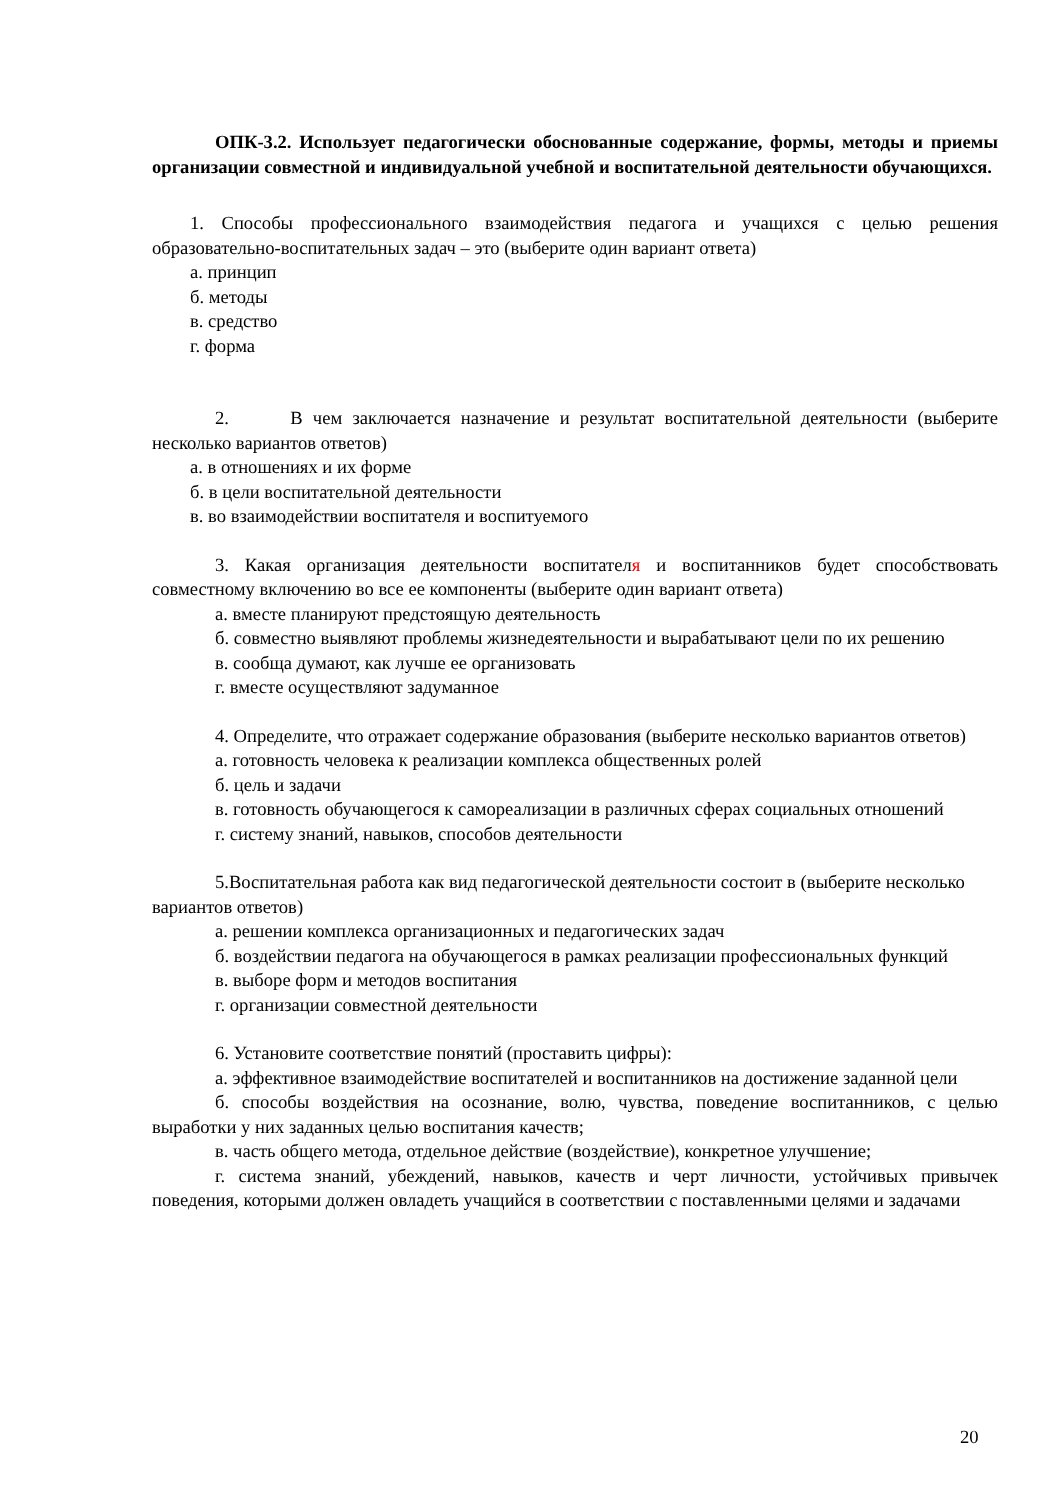ОПК-3.2. Использует педагогически обоснованные содержание, формы, методы и приемы организации совместной и индивидуальной учебной и воспитательной деятельности обучающихся.
1. Способы профессионального взаимодействия педагога и учащихся с целью решения образовательно-воспитательных задач – это (выберите один вариант ответа)
а. принцип
б. методы
в. средство
г. форма
2. В чем заключается назначение и результат воспитательной деятельности (выберите несколько вариантов ответов)
а. в отношениях и их форме
б. в цели воспитательной деятельности
в. во взаимодействии воспитателя и воспитуемого
3. Какая организация деятельности воспитателя и воспитанников будет способствовать совместному включению во все ее компоненты (выберите один вариант ответа)
а. вместе планируют предстоящую деятельность
б. совместно выявляют проблемы жизнедеятельности и вырабатывают цели по их решению
в. сообща думают, как лучше ее организовать
г. вместе осуществляют задуманное
4. Определите, что отражает содержание образования (выберите несколько вариантов ответов)
а. готовность человека к реализации комплекса общественных ролей
б. цель и задачи
в. готовность обучающегося к самореализации в различных сферах социальных отношений
г. систему знаний, навыков, способов деятельности
5.Воспитательная работа как вид педагогической деятельности состоит в (выберите несколько вариантов ответов)
а. решении комплекса организационных и педагогических задач
б. воздействии педагога на обучающегося в рамках реализации профессиональных функций
в. выборе форм и методов воспитания
г. организации совместной деятельности
6. Установите соответствие понятий (проставить цифры):
а. эффективное взаимодействие воспитателей и воспитанников на достижение заданной цели
б. способы воздействия на осознание, волю, чувства, поведение воспитанников, с целью выработки у них заданных целью воспитания качеств;
в. часть общего метода, отдельное действие (воздействие), конкретное улучшение;
г. система знаний, убеждений, навыков, качеств и черт личности, устойчивых привычек поведения, которыми должен овладеть учащийся в соответствии с поставленными целями и задачами
20